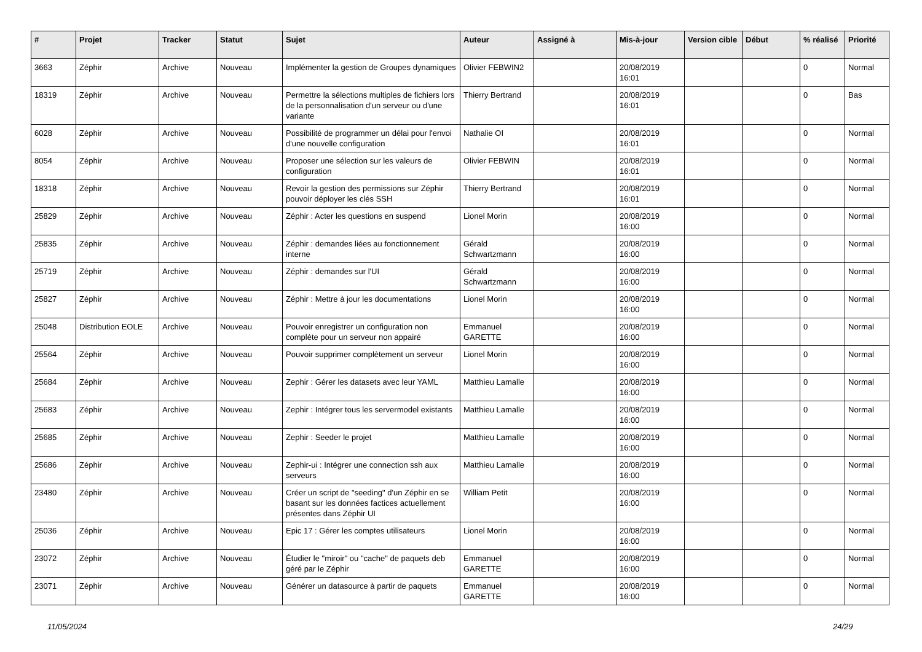| # | Projet | Tracker | Statut | Sujet | Auteur | Assigné à | Mis-à-jour | Version cible | Début | % réalisé | Priorité |
| --- | --- | --- | --- | --- | --- | --- | --- | --- | --- | --- | --- |
| 3663 | Zéphir | Archive | Nouveau | Implémenter la gestion de Groupes dynamiques | Olivier FEBWIN2 | | 20/08/2019 16:01 | | | 0 | Normal |
| 18319 | Zéphir | Archive | Nouveau | Permettre la sélections multiples de fichiers lors de la personnalisation d'un serveur ou d'une variante | Thierry Bertrand | | 20/08/2019 16:01 | | | 0 | Bas |
| 6028 | Zéphir | Archive | Nouveau | Possibilité de programmer un délai pour l'envoi d'une nouvelle configuration | Nathalie OI | | 20/08/2019 16:01 | | | 0 | Normal |
| 8054 | Zéphir | Archive | Nouveau | Proposer une sélection sur les valeurs de configuration | Olivier FEBWIN | | 20/08/2019 16:01 | | | 0 | Normal |
| 18318 | Zéphir | Archive | Nouveau | Revoir la gestion des permissions sur Zéphir pouvoir déployer les clés SSH | Thierry Bertrand | | 20/08/2019 16:01 | | | 0 | Normal |
| 25829 | Zéphir | Archive | Nouveau | Zéphir : Acter les questions en suspend | Lionel Morin | | 20/08/2019 16:00 | | | 0 | Normal |
| 25835 | Zéphir | Archive | Nouveau | Zéphir : demandes liées au fonctionnement interne | Gérald Schwartzmann | | 20/08/2019 16:00 | | | 0 | Normal |
| 25719 | Zéphir | Archive | Nouveau | Zéphir : demandes sur l'UI | Gérald Schwartzmann | | 20/08/2019 16:00 | | | 0 | Normal |
| 25827 | Zéphir | Archive | Nouveau | Zéphir : Mettre à jour les documentations | Lionel Morin | | 20/08/2019 16:00 | | | 0 | Normal |
| 25048 | Distribution EOLE | Archive | Nouveau | Pouvoir enregistrer un configuration non complète pour un serveur non appairé | Emmanuel GARETTE | | 20/08/2019 16:00 | | | 0 | Normal |
| 25564 | Zéphir | Archive | Nouveau | Pouvoir supprimer complètement un serveur | Lionel Morin | | 20/08/2019 16:00 | | | 0 | Normal |
| 25684 | Zéphir | Archive | Nouveau | Zephir : Gérer les datasets avec leur YAML | Matthieu Lamalle | | 20/08/2019 16:00 | | | 0 | Normal |
| 25683 | Zéphir | Archive | Nouveau | Zephir : Intégrer tous les servermodel existants | Matthieu Lamalle | | 20/08/2019 16:00 | | | 0 | Normal |
| 25685 | Zéphir | Archive | Nouveau | Zephir : Seeder le projet | Matthieu Lamalle | | 20/08/2019 16:00 | | | 0 | Normal |
| 25686 | Zéphir | Archive | Nouveau | Zephir-ui : Intégrer une connection ssh aux serveurs | Matthieu Lamalle | | 20/08/2019 16:00 | | | 0 | Normal |
| 23480 | Zéphir | Archive | Nouveau | Créer un script de "seeding" d'un Zéphir en se basant sur les données factices actuellement présentes dans Zéphir UI | William Petit | | 20/08/2019 16:00 | | | 0 | Normal |
| 25036 | Zéphir | Archive | Nouveau | Epic 17 : Gérer les comptes utilisateurs | Lionel Morin | | 20/08/2019 16:00 | | | 0 | Normal |
| 23072 | Zéphir | Archive | Nouveau | Étudier le "miroir" ou "cache" de paquets deb géré par le Zéphir | Emmanuel GARETTE | | 20/08/2019 16:00 | | | 0 | Normal |
| 23071 | Zéphir | Archive | Nouveau | Générer un datasource à partir de paquets | Emmanuel GARETTE | | 20/08/2019 16:00 | | | 0 | Normal |
11/05/2024 24/29